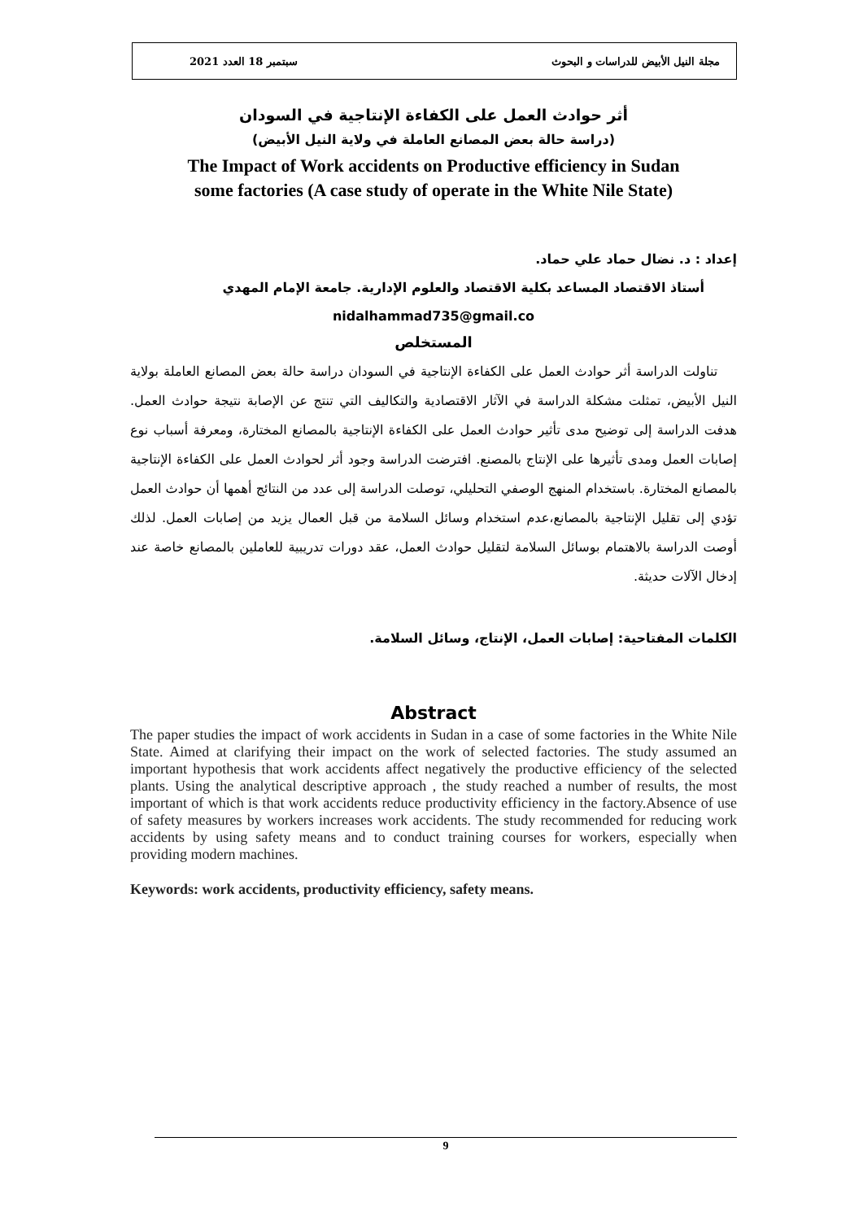2021 سبتمبر 18 العدد مجلة النيل الأبيض للدراسات و البحوث
أثر حوادث العمل على الكفاءة الإنتاجية في السودان
(دراسة حالة بعض المصانع العاملة في ولاية النيل الأبيض)
The Impact of Work accidents on Productive efficiency in Sudan
some factories (A case study of operate in the White Nile State)
إعداد : د. نضال حماد علي حماد.
أستاذ الاقتصاد المساعد بكلية الاقتصاد والعلوم الإدارية. جامعة الإمام المهدي
nidalhammad735@gmail.co
المستخلص
تناولت الدراسة أثر حوادث العمل على الكفاءة الإنتاجية في السودان دراسة حالة بعض المصانع العاملة بولاية النيل الأبيض، تمثلت مشكلة الدراسة في الآثار الاقتصادية والتكاليف التي تنتج عن الإصابة نتيجة حوادث العمل. هدفت الدراسة إلى توضيح مدى تأثير حوادث العمل على الكفاءة الإنتاجية بالمصانع المختارة، ومعرفة أسباب نوع إصابات العمل ومدى تأثيرها على الإنتاج بالمصنع. افترضت الدراسة وجود أثر لحوادث العمل على الكفاءة الإنتاجية بالمصانع المختارة. باستخدام المنهج الوصفي التحليلي، توصلت الدراسة إلى عدد من النتائج أهمها أن حوادث العمل تؤدي إلى تقليل الإنتاجية بالمصانع،عدم استخدام وسائل السلامة من قبل العمال يزيد من إصابات العمل. لذلك أوصت الدراسة بالاهتمام بوسائل السلامة لتقليل حوادث العمل، عقد دورات تدريبية للعاملين بالمصانع خاصة عند إدخال الآلات حديثة.
الكلمات المفتاحية: إصابات العمل، الإنتاج، وسائل السلامة.
Abstract
The paper studies the impact of work accidents in Sudan in a case of some factories in the White Nile State. Aimed at clarifying their impact on the work of selected factories. The study assumed an important hypothesis that work accidents affect negatively the productive efficiency of the selected plants. Using the analytical descriptive approach , the study reached a number of results, the most important of which is that work accidents reduce productivity efficiency in the factory.Absence of use of safety measures by workers increases work accidents. The study recommended for reducing work accidents by using safety means and to conduct training courses for workers, especially when providing modern machines.
Keywords: work accidents, productivity efficiency, safety means.
9